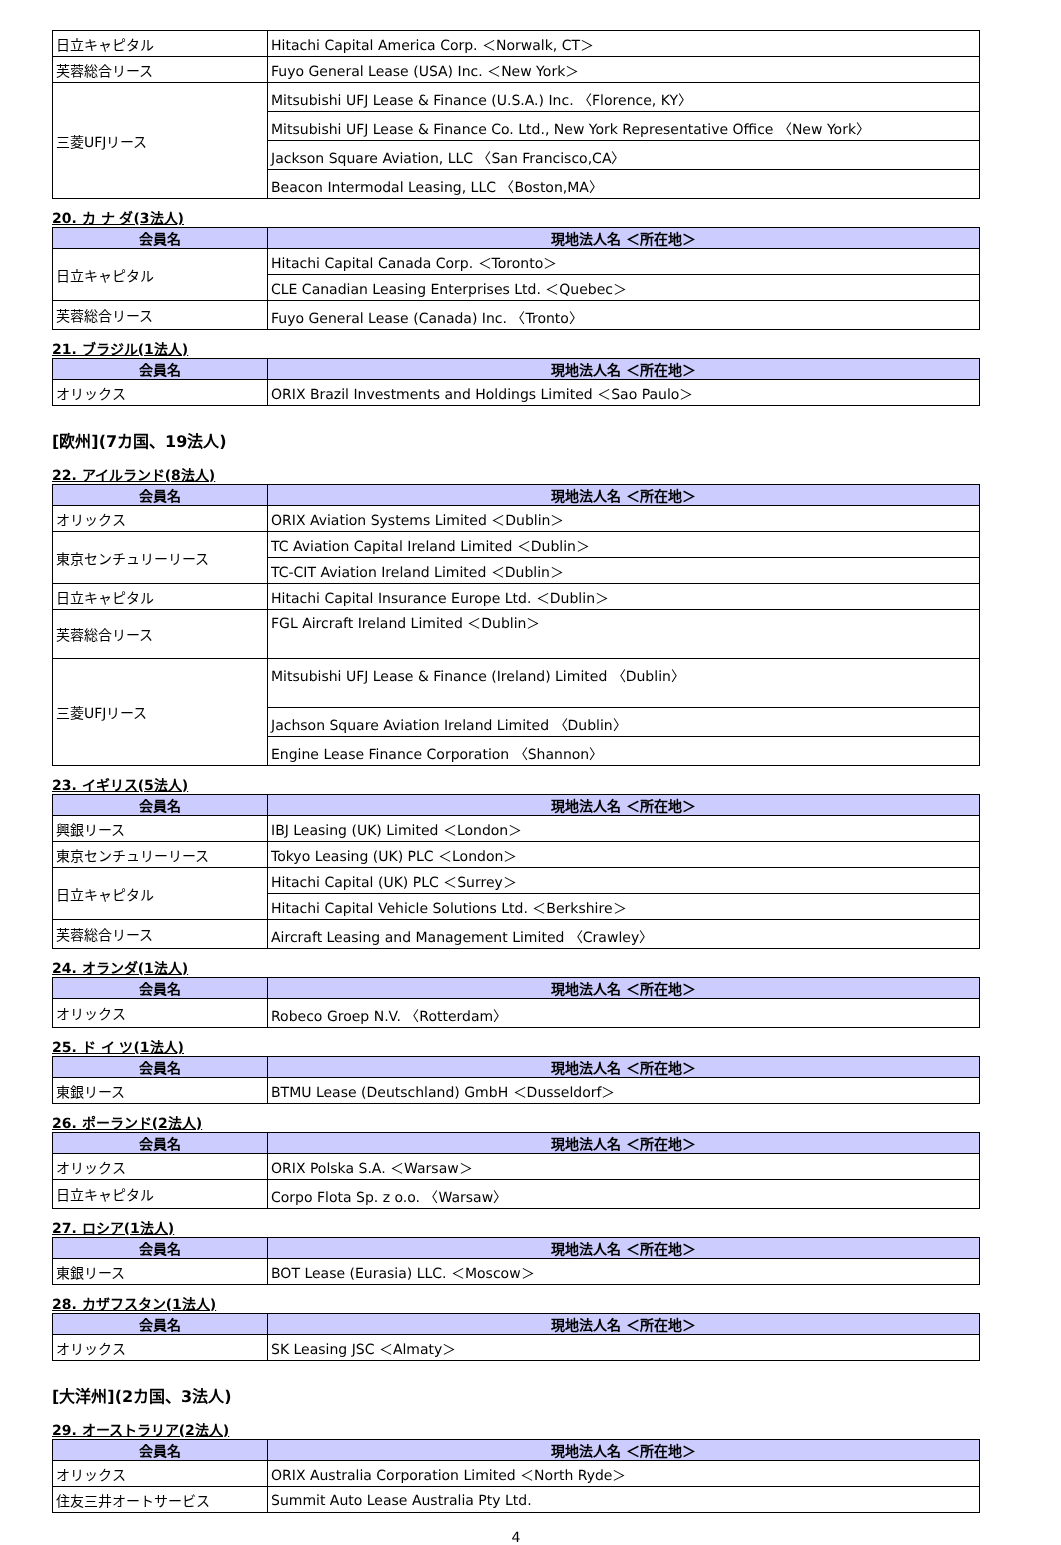| 日立キャピタル | Hitachi Capital America Corp. ＜Norwalk, CT＞ |
| 芙蓉総合リース | Fuyo General Lease (USA) Inc. ＜New York＞ |
| 三菱UFJリース | Mitsubishi UFJ Lease & Finance (U.S.A.) Inc. 〈Florence, KY〉 |
| | Mitsubishi UFJ Lease & Finance Co. Ltd., New York Representative Office 〈New York〉 |
| | Jackson Square Aviation, LLC 〈San Francisco,CA〉 |
| | Beacon Intermodal Leasing, LLC 〈Boston,MA〉 |
20. カ ナ ダ(3法人)
| 会員名 | 現地法人名 ＜所在地＞ |
| --- | --- |
| 日立キャピタル | Hitachi Capital Canada Corp. ＜Toronto＞ |
| | CLE Canadian Leasing Enterprises Ltd. ＜Quebec＞ |
| 芙蓉総合リース | Fuyo General Lease (Canada) Inc. 〈Tronto〉 |
21. ブラジル(1法人)
| 会員名 | 現地法人名 ＜所在地＞ |
| --- | --- |
| オリックス | ORIX Brazil Investments and Holdings Limited ＜Sao Paulo＞ |
[欧州](7カ国、19法人)
22. アイルランド(8法人)
| 会員名 | 現地法人名 ＜所在地＞ |
| --- | --- |
| オリックス | ORIX Aviation Systems Limited ＜Dublin＞ |
| 東京センチュリーリース | TC Aviation Capital Ireland Limited ＜Dublin＞ |
| | TC-CIT Aviation Ireland Limited ＜Dublin＞ |
| 日立キャピタル | Hitachi Capital Insurance Europe Ltd. ＜Dublin＞ |
| 芙蓉総合リース | FGL Aircraft Ireland Limited ＜Dublin＞ |
| 三菱UFJリース | Mitsubishi UFJ Lease & Finance (Ireland) Limited 〈Dublin〉 |
| | Jachson Square Aviation Ireland Limited 〈Dublin〉 |
| | Engine Lease Finance Corporation 〈Shannon〉 |
23. イギリス(5法人)
| 会員名 | 現地法人名 ＜所在地＞ |
| --- | --- |
| 興銀リース | IBJ Leasing (UK) Limited ＜London＞ |
| 東京センチュリーリース | Tokyo Leasing (UK) PLC ＜London＞ |
| 日立キャピタル | Hitachi Capital (UK) PLC ＜Surrey＞ |
| | Hitachi Capital Vehicle Solutions Ltd. ＜Berkshire＞ |
| 芙蓉総合リース | Aircraft Leasing and Management Limited 〈Crawley〉 |
24. オランダ(1法人)
| 会員名 | 現地法人名 ＜所在地＞ |
| --- | --- |
| オリックス | Robeco Groep N.V. 〈Rotterdam〉 |
25. ド イ ツ(1法人)
| 会員名 | 現地法人名 ＜所在地＞ |
| --- | --- |
| 東銀リース | BTMU Lease (Deutschland) GmbH ＜Dusseldorf＞ |
26. ポーランド(2法人)
| 会員名 | 現地法人名 ＜所在地＞ |
| --- | --- |
| オリックス | ORIX Polska S.A. ＜Warsaw＞ |
| 日立キャピタル | Corpo Flota Sp. z o.o. 〈Warsaw〉 |
27. ロシア(1法人)
| 会員名 | 現地法人名 ＜所在地＞ |
| --- | --- |
| 東銀リース | BOT Lease (Eurasia) LLC. ＜Moscow＞ |
28. カザフスタン(1法人)
| 会員名 | 現地法人名 ＜所在地＞ |
| --- | --- |
| オリックス | SK Leasing JSC ＜Almaty＞ |
[大洋州](2カ国、3法人)
29. オーストラリア(2法人)
| 会員名 | 現地法人名 ＜所在地＞ |
| --- | --- |
| オリックス | ORIX Australia Corporation Limited ＜North Ryde＞ |
| 住友三井オートサービス | Summit Auto Lease Australia Pty Ltd. |
4